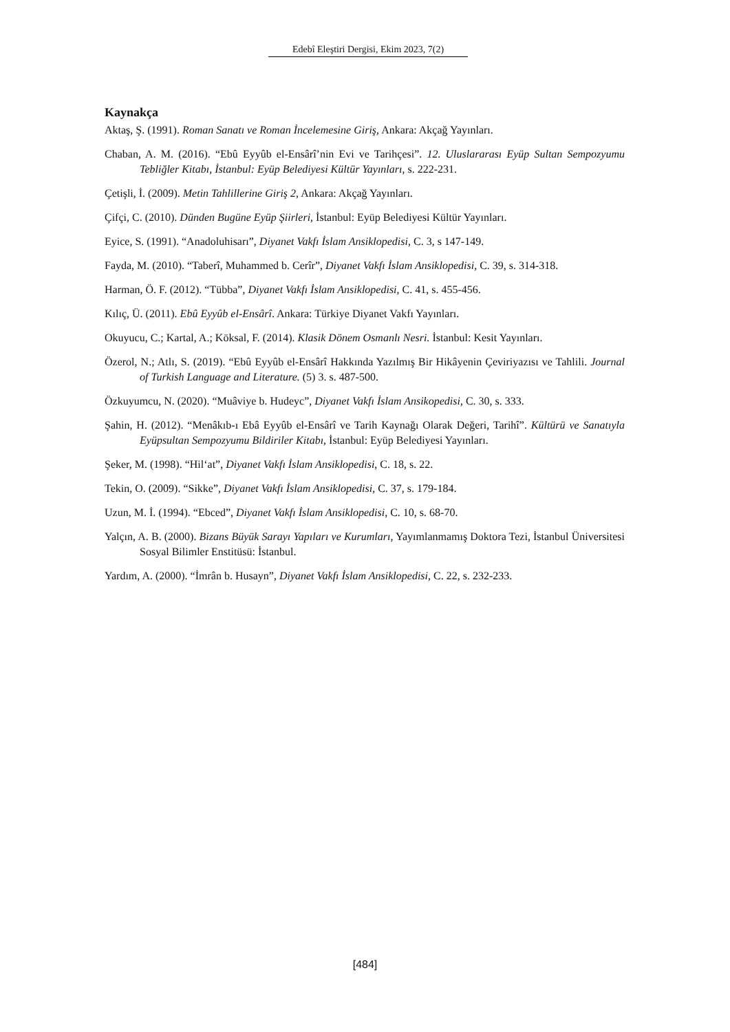Edebî Eleştiri Dergisi, Ekim 2023, 7(2)
Kaynakça
Aktaş, Ş. (1991). Roman Sanatı ve Roman İncelemesine Giriş, Ankara: Akçağ Yayınları.
Chaban, A. M. (2016). “Ebû Eyyûb el-Ensârî’nin Evi ve Tarihçesi”. 12. Uluslararası Eyüp Sultan Sempozyumu Tebliğler Kitabı, İstanbul: Eyüp Belediyesi Kültür Yayınları, s. 222-231.
Çetişli, İ. (2009). Metin Tahlillerine Giriş 2, Ankara: Akçağ Yayınları.
Çifçi, C. (2010). Dünden Bugüne Eyüp Şiirleri, İstanbul: Eyüp Belediyesi Kültür Yayınları.
Eyice, S. (1991). “Anadoluhisarı”, Diyanet Vakfı İslam Ansiklopedisi, C. 3, s 147-149.
Fayda, M. (2010). “Taberî, Muhammed b. Cerîr”, Diyanet Vakfı İslam Ansiklopedisi, C. 39, s. 314-318.
Harman, Ö. F. (2012). “Tübba”, Diyanet Vakfı İslam Ansiklopedisi, C. 41, s. 455-456.
Kılıç, Ü. (2011). Ebû Eyyûb el-Ensârî. Ankara: Türkiye Diyanet Vakfı Yayınları.
Okuyucu, C.; Kartal, A.; Köksal, F. (2014). Klasik Dönem Osmanlı Nesri. İstanbul: Kesit Yayınları.
Özerol, N.; Atlı, S. (2019). “Ebû Eyyûb el-Ensârî Hakkında Yazılmış Bir Hikâyenin Çeviriyazısı ve Tahlili. Journal of Turkish Language and Literature. (5) 3. s. 487-500.
Özkuyumcu, N. (2020). “Muâviye b. Hudeyc”, Diyanet Vakfı İslam Ansikopedisi, C. 30, s. 333.
Şahin, H. (2012). “Menâkıb-ı Ebâ Eyyûb el-Ensârî ve Tarih Kaynağı Olarak Değeri, Tarihî”. Kültürü ve Sanatıyla Eyüpsultan Sempozyumu Bildiriler Kitabı, İstanbul: Eyüp Belediyesi Yayınları.
Şeker, M. (1998). “Hil‘at”, Diyanet Vakfı İslam Ansiklopedisi, C. 18, s. 22.
Tekin, O. (2009). “Sikke”, Diyanet Vakfı İslam Ansiklopedisi, C. 37, s. 179-184.
Uzun, M. İ. (1994). “Ebced”, Diyanet Vakfı İslam Ansiklopedisi, C. 10, s. 68-70.
Yalçın, A. B. (2000). Bizans Büyük Sarayı Yapıları ve Kurumları, Yayımlanmamış Doktora Tezi, İstanbul Üniversitesi Sosyal Bilimler Enstitüsü: İstanbul.
Yardım, A. (2000). “İmrân b. Husayn”, Diyanet Vakfı İslam Ansiklopedisi, C. 22, s. 232-233.
[484]